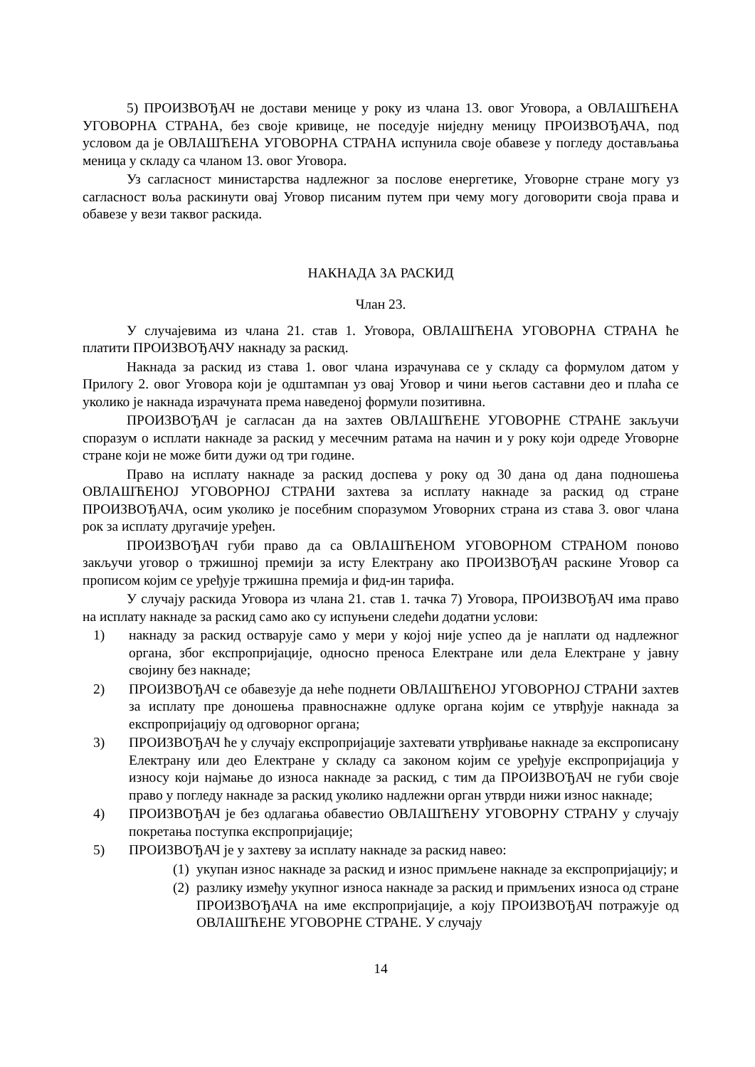5) ПРОИЗВОЂАЧ не достави менице у року из члана 13. овог Уговора, а ОВЛАШЋЕНА УГОВОРНА СТРАНА, без своје кривице, не поседује ниједну меницу ПРОИЗВОЂАЧА, под условом да је ОВЛАШЋЕНА УГОВОРНА СТРАНА испунила своје обавезе у погледу достављања меница у складу са чланом 13. овог Уговора.
Уз сагласност министарства надлежног за послове енергетике, Уговорне стране могу уз сагласност воља раскинути овај Уговор писаним путем при чему могу договорити своја права и обавезе у вези таквог раскида.
НАКНАДА ЗА РАСКИД
Члан 23.
У случајевима из члана 21. став 1. Уговора, ОВЛАШЋЕНА УГОВОРНА СТРАНА ће платити ПРОИЗВОЂАЧУ накнаду за раскид.
Накнада за раскид из става 1. овог члана израчунава се у складу са формулом датом у Прилогу 2. овог Уговора који је одштампан уз овај Уговор и чини његов саставни део и плаћа се уколико је накнада израчуната према наведеној формули позитивна.
ПРОИЗВОЂАЧ је сагласан да на захтев ОВЛАШЋЕНЕ УГОВОРНЕ СТРАНЕ закључи споразум о исплати накнаде за раскид у месечним ратама на начин и у року који одреде Уговорне стране који не може бити дужи од три године.
Право на исплату накнаде за раскид доспева у року од 30 дана од дана подношења ОВЛАШЋЕНОЈ УГОВОРНОЈ СТРАНИ захтева за исплату накнаде за раскид од стране ПРОИЗВОЂАЧА, осим уколико је посебним споразумом Уговорних страна из става 3. овог члана рок за исплату другачије уређен.
ПРОИЗВОЂАЧ губи право да са ОВЛАШЋЕНОМ УГОВОРНОМ СТРАНОМ поново закључи уговор о тржишној премији за исту Електрану ако ПРОИЗВОЂАЧ раскине Уговор са прописом којим се уређује тржишна премија и фид-ин тарифа.
У случају раскида Уговора из члана 21. став 1. тачка 7) Уговора, ПРОИЗВОЂАЧ има право на исплату накнаде за раскид само ако су испуњени следећи додатни услови:
1) накнаду за раскид остварује само у мери у којој није успео да је наплати од надлежног органа, због експропријације, односно преноса Електране или дела Електране у јавну својину без накнаде;
2) ПРОИЗВОЂАЧ се обавезује да неће поднети ОВЛАШЋЕНОЈ УГОВОРНОЈ СТРАНИ захтев за исплату пре доношења правноснажне одлуке органа којим се утврђује накнада за експропријацију од одговорног органа;
3) ПРОИЗВОЂАЧ ће у случају експропријације захтевати утврђивање накнаде за експрописану Електрану или део Електране у складу са законом којим се уређује експропријација у износу који најмање до износа накнаде за раскид, с тим да ПРОИЗВОЂАЧ не губи своје право у погледу накнаде за раскид уколико надлежни орган утврди нижи износ накнаде;
4) ПРОИЗВОЂАЧ је без одлагања обавестио ОВЛАШЋЕНУ УГОВОРНУ СТРАНУ у случају покретања поступка експропријације;
5) ПРОИЗВОЂАЧ је у захтеву за исплату накнаде за раскид навео:
(1) укупан износ накнаде за раскид и износ примљене накнаде за експропријацију; и
(2) разлику између укупног износа накнаде за раскид и примљених износа од стране ПРОИЗВОЂАЧА на име експропријације, а коју ПРОИЗВОЂАЧ потражује од ОВЛАШЋЕНЕ УГОВОРНЕ СТРАНЕ. У случају
14